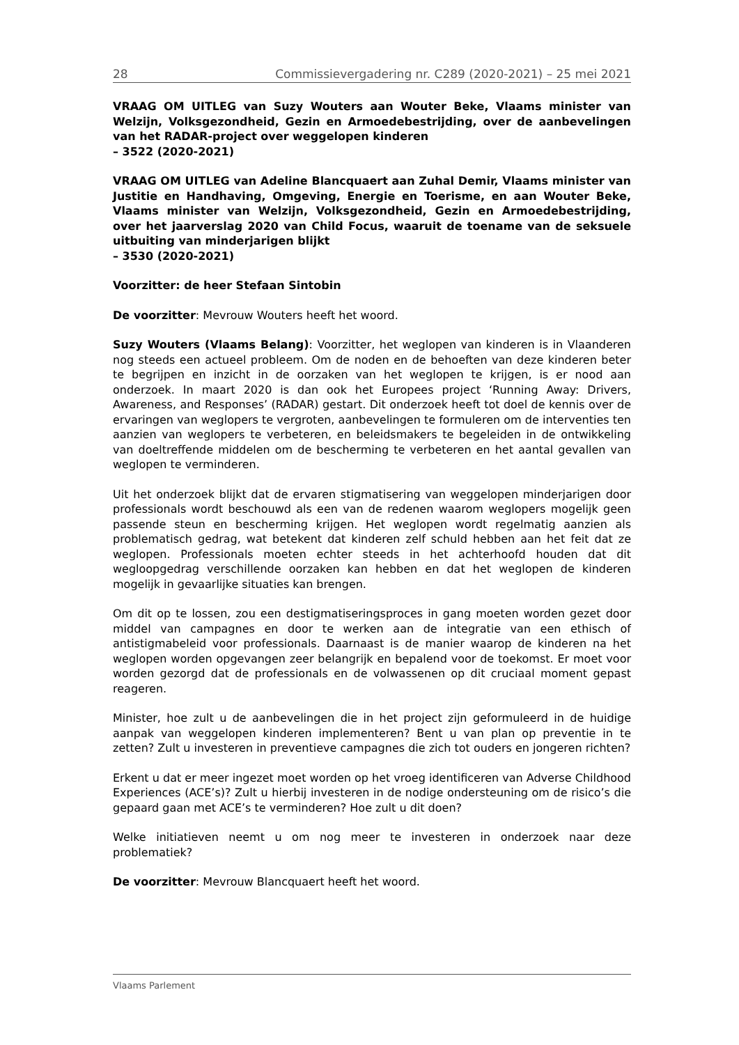28 Commissievergadering nr. C289 (2020-2021) – 25 mei 2021
VRAAG OM UITLEG van Suzy Wouters aan Wouter Beke, Vlaams minister van Welzijn, Volksgezondheid, Gezin en Armoedebestrijding, over de aanbevelingen van het RADAR-project over weggelopen kinderen
– 3522 (2020-2021)
VRAAG OM UITLEG van Adeline Blancquaert aan Zuhal Demir, Vlaams minister van Justitie en Handhaving, Omgeving, Energie en Toerisme, en aan Wouter Beke, Vlaams minister van Welzijn, Volksgezondheid, Gezin en Armoedebestrijding, over het jaarverslag 2020 van Child Focus, waaruit de toename van de seksuele uitbuiting van minderjarigen blijkt
– 3530 (2020-2021)
Voorzitter: de heer Stefaan Sintobin
De voorzitter: Mevrouw Wouters heeft het woord.
Suzy Wouters (Vlaams Belang): Voorzitter, het weglopen van kinderen is in Vlaanderen nog steeds een actueel probleem. Om de noden en de behoeften van deze kinderen beter te begrijpen en inzicht in de oorzaken van het weglopen te krijgen, is er nood aan onderzoek. In maart 2020 is dan ook het Europees project ‘Running Away: Drivers, Awareness, and Responses’ (RADAR) gestart. Dit onderzoek heeft tot doel de kennis over de ervaringen van weglopers te vergroten, aanbevelingen te formuleren om de interventies ten aanzien van weglopers te verbeteren, en beleidsmakers te begeleiden in de ontwikkeling van doeltreffende middelen om de bescherming te verbeteren en het aantal gevallen van weglopen te verminderen.
Uit het onderzoek blijkt dat de ervaren stigmatisering van weggelopen minderjarigen door professionals wordt beschouwd als een van de redenen waarom weglopers mogelijk geen passende steun en bescherming krijgen. Het weglopen wordt regelmatig aanzien als problematisch gedrag, wat betekent dat kinderen zelf schuld hebben aan het feit dat ze weglopen. Professionals moeten echter steeds in het achterhoofd houden dat dit wegloopgedrag verschillende oorzaken kan hebben en dat het weglopen de kinderen mogelijk in gevaarlijke situaties kan brengen.
Om dit op te lossen, zou een destigmatiseringsproces in gang moeten worden gezet door middel van campagnes en door te werken aan de integratie van een ethisch of antistigmabeleid voor professionals. Daarnaast is de manier waarop de kinderen na het weglopen worden opgevangen zeer belangrijk en bepalend voor de toekomst. Er moet voor worden gezorgd dat de professionals en de volwassenen op dit cruciaal moment gepast reageren.
Minister, hoe zult u de aanbevelingen die in het project zijn geformuleerd in de huidige aanpak van weggelopen kinderen implementeren? Bent u van plan op preventie in te zetten? Zult u investeren in preventieve campagnes die zich tot ouders en jongeren richten?
Erkent u dat er meer ingezet moet worden op het vroeg identificeren van Adverse Childhood Experiences (ACE’s)? Zult u hierbij investeren in de nodige ondersteuning om de risico’s die gepaard gaan met ACE’s te verminderen? Hoe zult u dit doen?
Welke initiatieven neemt u om nog meer te investeren in onderzoek naar deze problematiek?
De voorzitter: Mevrouw Blancquaert heeft het woord.
Vlaams Parlement